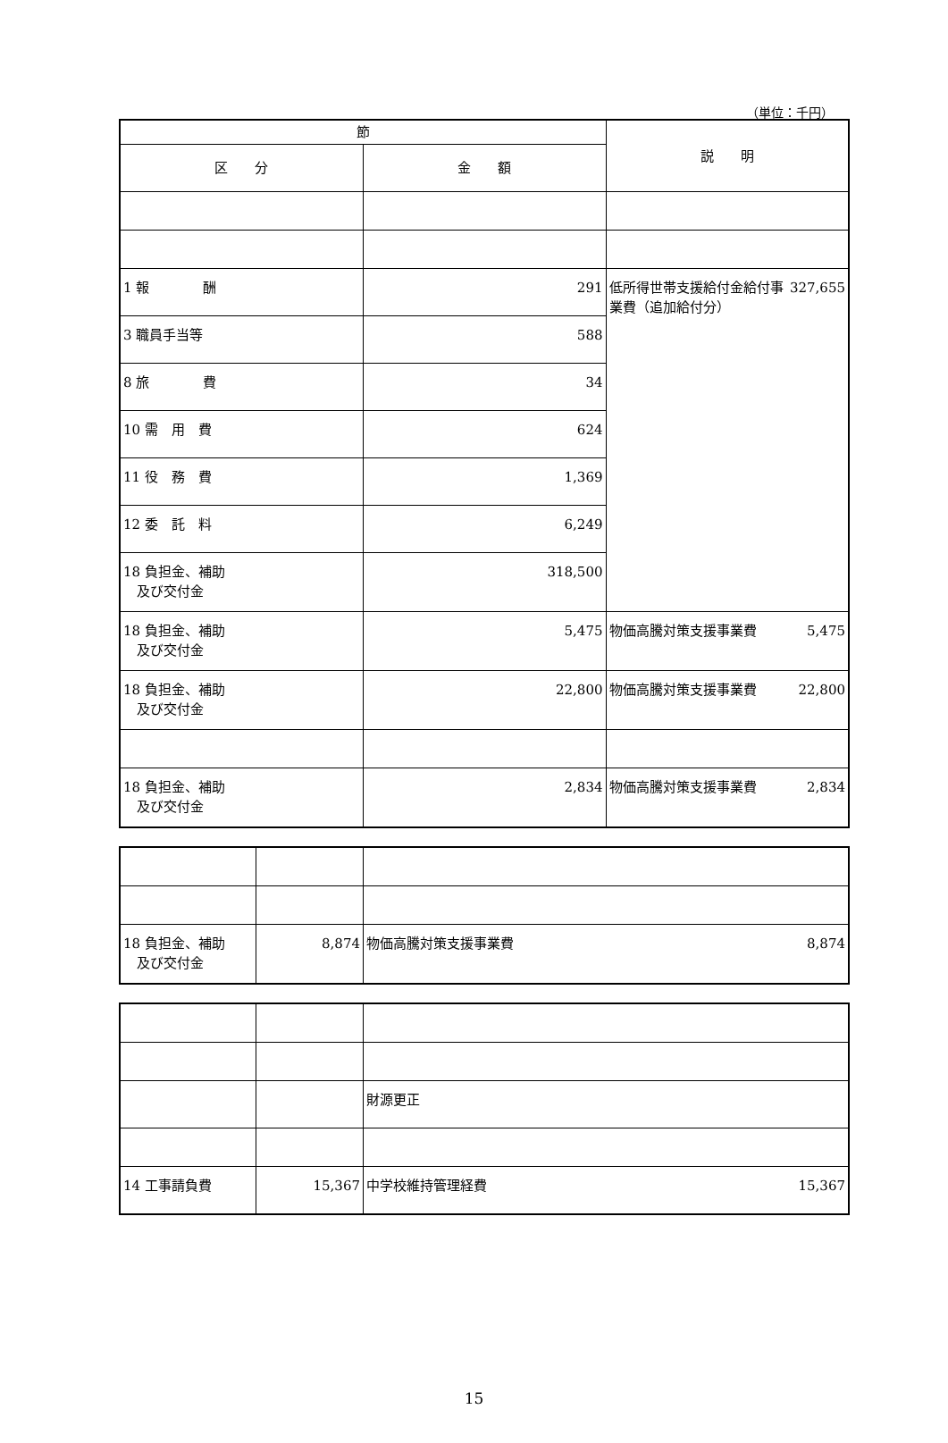（単位：千円）
| 節 | | 説 明 |
| --- | --- | --- |
| 区 分 | 金 額 | |
| 1 報 酬 | 291 | 低所得世帯支援給付金給付事業費（追加給付分） 327,655 |
| 3 職員手当等 | 588 | |
| 8 旅 費 | 34 | |
| 10 需 用 費 | 624 | |
| 11 役 務 費 | 1,369 | |
| 12 委 託 料 | 6,249 | |
| 18 負担金、補助 及び交付金 | 318,500 | |
| 18 負担金、補助 及び交付金 | 5,475 | 物価高騰対策支援事業費 5,475 |
| 18 負担金、補助 及び交付金 | 22,800 | 物価高騰対策支援事業費 22,800 |
| 18 負担金、補助 及び交付金 | 2,834 | 物価高騰対策支援事業費 2,834 |
| 18 負担金、補助 及び交付金 | 8,874 | 物価高騰対策支援事業費 8,874 |
| | | 財源更正 |
| 14 工事請負費 | 15,367 | 中学校維持管理経費 15,367 |
15